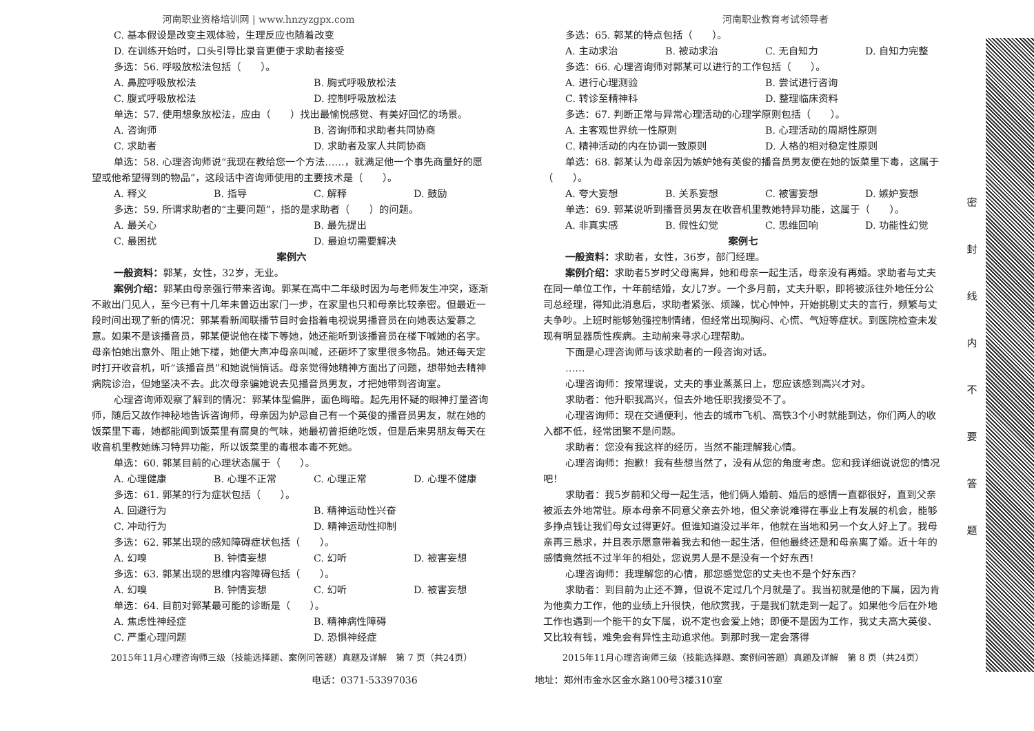河南职业资格培训网 | www.hnzyzgpx.com
河南职业教育考试领导者
C. 基本假设是改变主观体验，生理反应也随着改变
D. 在训练开始时，口头引导比录音更便于求助者接受
多选：56. 呼吸放松法包括（　　）。
A. 鼻腔呼吸放松法 B. 胸式呼吸放松法
C. 腹式呼吸放松法 D. 控制呼吸放松法
单选：57. 使用想象放松法，应由（　　）找出最愉悦感觉、有美好回忆的场景。
A. 咨询师 B. 咨询师和求助者共同协商
C. 求助者 D. 求助者及家人共同协商
单选：58. 心理咨询师说“我现在教给您一个方法……，就满足他一个事先商量好的愿望或他希望得到的物品”，这段话中咨询师使用的主要技术是（　　）。
A. 释义 B. 指导 C. 解释 D. 鼓励
多选：59. 所谓求助者的“主要问题”，指的是求助者（　　）的问题。
A. 最关心 B. 最先提出
C. 最困扰 D. 最迫切需要解决
案例六
一般资料：郭某，女性，32岁，无业。
案例介绍：郭某由母亲强行带来咨询。郭某在高中二年级时因为与老师发生冲突，逐渐不敢出门见人，至今已有十几年未曾迈出家门一步，在家里也只和母亲比较亲密。但最近一段时间出现了新的情况：郭某看新闻联播节目时会指着电视说男播音员在向她表达爱慕之意。如果不是该播音员，郭某便说他在楼下等她，她还能听到该播音员在楼下喊她的名字。母亲怕她出意外、阻止她下楼，她便大声冲母亲叫喊，还砸坏了家里很多物品。她还每天定时打开收音机，听“该播音员”和她说悄悄话。母亲觉得她精神方面出了问题，想带她去精神病院诊治，但她坚决不去。此次母亲骗她说去见播音员男友，才把她带到咨询室。
心理咨询师观察了解到的情况：郭某体型偏胖，面色晦暗。起先用怀疑的眼神打量咨询师，随后又故作神秘地告诉咨询师，母亲因为妒忌自己有一个英俊的播音员男友，就在她的饭菜里下毒，她都能闻到饭菜里有腐臭的气味，她最初曾拒绝吃饭，但是后来男朋友每天在收音机里教她练习特异功能，所以饭菜里的毒根本毒不死她。
单选：60. 郭某目前的心理状态属于（　　）。
A. 心理健康 B. 心理不正常 C. 心理正常 D. 心理不健康
多选：61. 郭某的行为症状包括（　　）。
A. 回避行为 B. 精神运动性兴奋
C. 冲动行为 D. 精神运动性抑制
多选：62. 郭某出现的感知障碍症状包括（　　）。
A. 幻嗅 B. 钟情妄想 C. 幻听 D. 被害妄想
多选：63. 郭某出现的思维内容障碍包括（　　）。
A. 幻嗅 B. 钟情妄想 C. 幻听 D. 被害妄想
单选：64. 目前对郭某最可能的诊断是（　　）。
A. 焦虑性神经症 B. 精神病性障碍
C. 严重心理问题 D. 恐惧神经症
2015年11月心理咨询师三级（技能选择题、案例问答题）真题及详解　第 7 页（共24页）
多选：65. 郭某的特点包括（　　）。
A. 主动求治 B. 被动求治 C. 无自知力 D. 自知力完整
多选：66. 心理咨询师对郭某可以进行的工作包括（　　）。
A. 进行心理测验 B. 尝试进行咨询
C. 转诊至精神科 D. 整理临床资料
多选：67. 判断正常与异常心理活动的心理学原则包括（　　）。
A. 主客观世界统一性原则 B. 心理活动的周期性原则
C. 精神活动的内在协调一致原则 D. 人格的相对稳定性原则
单选：68. 郭某认为母亲因为嫉妒她有英俊的播音员男友便在她的饭菜里下毒，这属于（　　）。
A. 夸大妄想 B. 关系妄想 C. 被害妄想 D. 嫉妒妄想
单选：69. 郭某说听到播音员男友在收音机里教她特异功能，这属于（　　）。
A. 非真实感 B. 假性幻觉 C. 思维回响 D. 功能性幻觉
案例七
一般资料：求助者，女性，36岁，部门经理。
案例介绍：求助者5岁时父母离异，她和母亲一起生活，母亲没有再婚。求助者与丈夫在同一单位工作，十年前结婚，女儿7岁。一个多月前，丈夫升职，即将被派往外地任分公司总经理，得知此消息后，求助者紧张、烦躁，忧心忡忡，开始挑剔丈夫的言行，频繁与丈夫争吵。上班时能够勉强控制情绪，但经常出现胸闷、心慌、气短等症状。到医院检查未发现有明显器质性疾病。主动前来寻求心理帮助。
下面是心理咨询师与该求助者的一段咨询对话。
……
心理咨询师：按常理说，丈夫的事业蒸蒸日上，您应该感到高兴才对。
求助者：他升职我高兴，但去外地任职我接受不了。
心理咨询师：现在交通便利，他去的城市飞机、高铁3个小时就能到达，你们两人的收入都不低，经常团聚不是问题。
求助者：您没有我这样的经历，当然不能理解我心情。
心理咨询师：抱歉！我有些想当然了，没有从您的角度考虑。您和我详细说说您的情况吧！
求助者：我5岁前和父母一起生活，他们俩人婚前、婚后的感情一直都很好，直到父亲被派去外地常驻。原本母亲不同意父亲去外地，但父亲说难得在事业上有发展的机会，能够多挣点钱让我们母女过得更好。但谁知道没过半年，他就在当地和另一个女人好上了。我母亲再三恳求，并且表示愿意带着我去和他一起生活，但他最终还是和母亲离了婚。近十年的感情竟然抵不过半年的相处，您说男人是不是没有一个好东西！
心理咨询师：我理解您的心情，那您感觉您的丈夫也不是个好东西？
求助者：到目前为止还不算，但说不定过几个月就是了。我当初就是他的下属，因为肯为他卖力工作，他的业绩上升很快，他欣赏我，于是我们就走到一起了。如果他今后在外地工作也遇到一个能干的女下属，说不定也会爱上她；即便不是因为工作，我丈夫高大英俊、又比较有钱，难免会有异性主动追求他。到那时我一定会落得
2015年11月心理咨询师三级（技能选择题、案例问答题）真题及详解　第 8 页（共24页）
电话：0371-53397036 地址：郑州市金水区金水路100号3楼310室
密 封 线 内 不 要 答 题